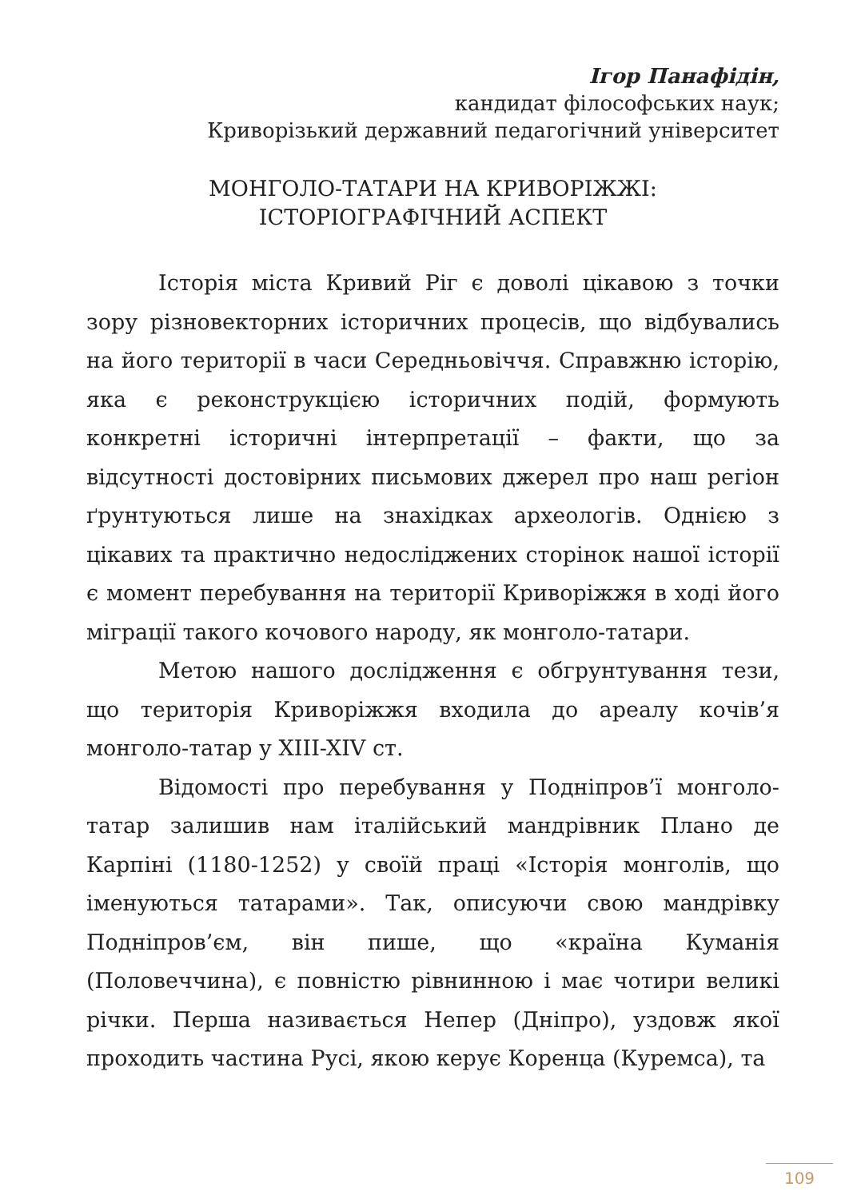Ігор Панафідін,
кандидат філософських наук;
Криворізький державний педагогічний університет
МОНГОЛО-ТАТАРИ НА КРИВОРІЖЖІ: ІСТОРІОГРАФІЧНИЙ АСПЕКТ
Історія міста Кривий Ріг є доволі цікавою з точки зору різновекторних історичних процесів, що відбувались на його території в часи Середньовіччя. Справжню історію, яка є реконструкцією історичних подій, формують конкретні історичні інтерпретації – факти, що за відсутності достовірних письмових джерел про наш регіон ґрунтуються лише на знахідках археологів. Однією з цікавих та практично недосліджених сторінок нашої історії є момент перебування на території Криворіжжя в ході його міграції такого кочового народу, як монголо-татари.
Метою нашого дослідження є обгрунтування тези, що територія Криворіжжя входила до ареалу кочів’я монголо-татар у XIII-XIV ст.
Відомості про перебування у Подніпров’ї монголо-татар залишив нам італійський мандрівник Плано де Карпіні (1180-1252) у своїй праці «Історія монголів, що іменуються татарами». Так, описуючи свою мандрівку Подніпров’єм, він пише, що «країна Куманія (Половеччина), є повністю рівнинною і має чотири великі річки. Перша називається Непер (Дніпро), уздовж якої проходить частина Русі, якою керує Коренца (Куремса), та
109